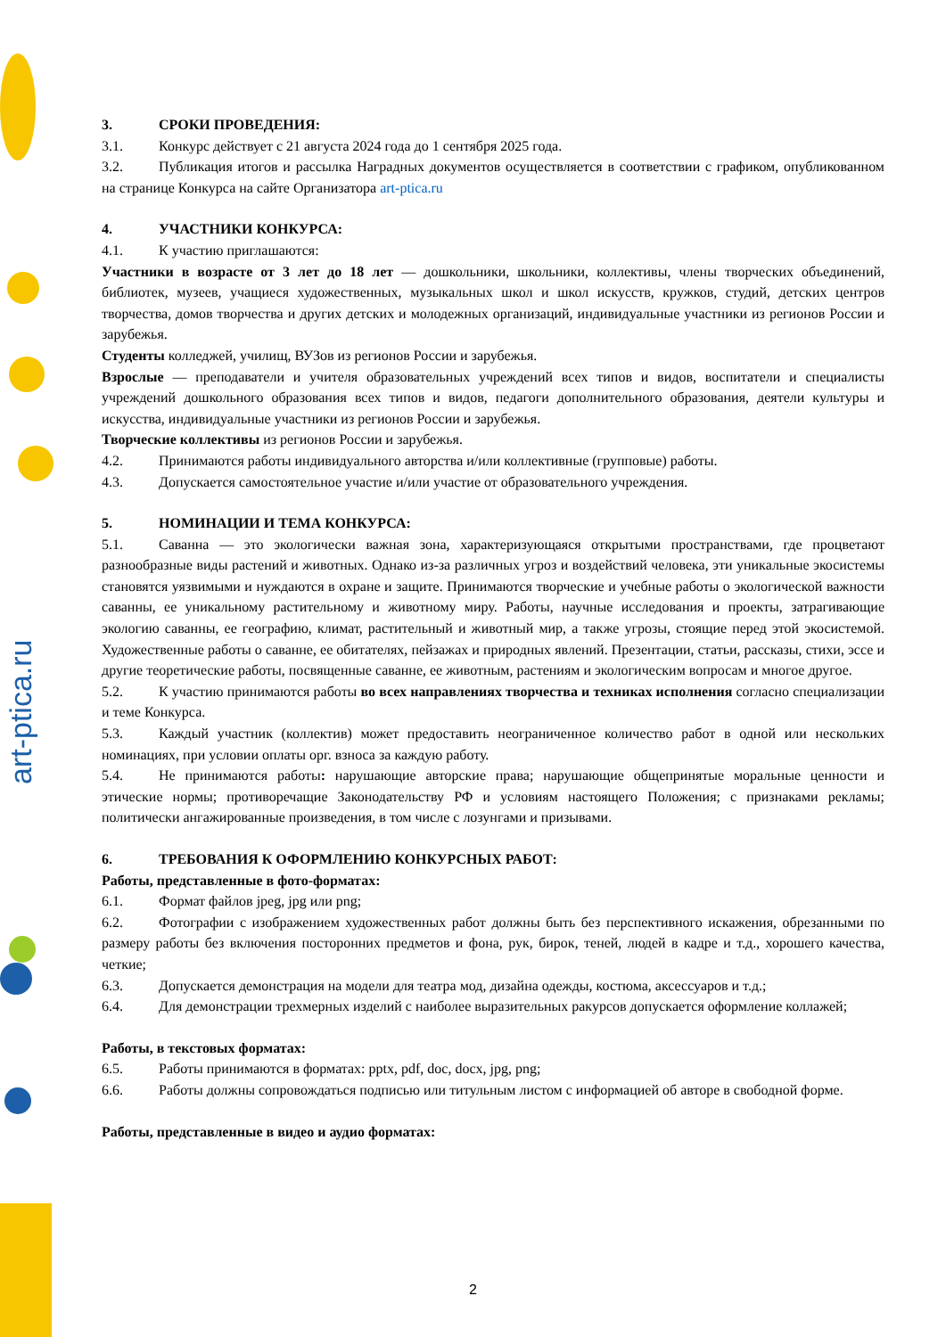art-ptica.ru
3. СРОКИ ПРОВЕДЕНИЯ:
3.1. Конкурс действует с 21 августа 2024 года до 1 сентября 2025 года.
3.2. Публикация итогов и рассылка Наградных документов осуществляется в соответствии с графиком, опубликованном на странице Конкурса на сайте Организатора art-ptica.ru
4. УЧАСТНИКИ КОНКУРСА:
4.1. К участию приглашаются:
Участники в возрасте от 3 лет до 18 лет — дошкольники, школьники, коллективы, члены творческих объединений, библиотек, музеев, учащиеся художественных, музыкальных школ и школ искусств, кружков, студий, детских центров творчества, домов творчества и других детских и молодежных организаций, индивидуальные участники из регионов России и зарубежья.
Студенты колледжей, училищ, ВУЗов из регионов России и зарубежья.
Взрослые — преподаватели и учителя образовательных учреждений всех типов и видов, воспитатели и специалисты учреждений дошкольного образования всех типов и видов, педагоги дополнительного образования, деятели культуры и искусства, индивидуальные участники из регионов России и зарубежья.
Творческие коллективы из регионов России и зарубежья.
4.2. Принимаются работы индивидуального авторства и/или коллективные (групповые) работы.
4.3. Допускается самостоятельное участие и/или участие от образовательного учреждения.
5. НОМИНАЦИИ И ТЕМА КОНКУРСА:
5.1. Саванна — это экологически важная зона, характеризующаяся открытыми пространствами, где процветают разнообразные виды растений и животных. Однако из-за различных угроз и воздействий человека, эти уникальные экосистемы становятся уязвимыми и нуждаются в охране и защите. Принимаются творческие и учебные работы о экологической важности саванны, ее уникальному растительному и животному миру. Работы, научные исследования и проекты, затрагивающие экологию саванны, ее географию, климат, растительный и животный мир, а также угрозы, стоящие перед этой экосистемой. Художественные работы о саванне, ее обитателях, пейзажах и природных явлений. Презентации, статьи, рассказы, стихи, эссе и другие теоретические работы, посвященные саванне, ее животным, растениям и экологическим вопросам и многое другое.
5.2. К участию принимаются работы во всех направлениях творчества и техниках исполнения согласно специализации и теме Конкурса.
5.3. Каждый участник (коллектив) может предоставить неограниченное количество работ в одной или нескольких номинациях, при условии оплаты орг. взноса за каждую работу.
5.4. Не принимаются работы: нарушающие авторские права; нарушающие общепринятые моральные ценности и этические нормы; противоречащие Законодательству РФ и условиям настоящего Положения; с признаками рекламы; политически ангажированные произведения, в том числе с лозунгами и призывами.
6. ТРЕБОВАНИЯ К ОФОРМЛЕНИЮ КОНКУРСНЫХ РАБОТ:
Работы, представленные в фото-форматах:
6.1. Формат файлов jpeg, jpg или png;
6.2. Фотографии с изображением художественных работ должны быть без перспективного искажения, обрезанными по размеру работы без включения посторонних предметов и фона, рук, бирок, теней, людей в кадре и т.д., хорошего качества, четкие;
6.3. Допускается демонстрация на модели для театра мод, дизайна одежды, костюма, аксессуаров и т.д.;
6.4. Для демонстрации трехмерных изделий с наиболее выразительных ракурсов допускается оформление коллажей;
Работы, в текстовых форматах:
6.5. Работы принимаются в форматах: pptx, pdf, doc, docx, jpg, png;
6.6. Работы должны сопровождаться подписью или титульным листом с информацией об авторе в свободной форме.
Работы, представленные в видео и аудио форматах:
2